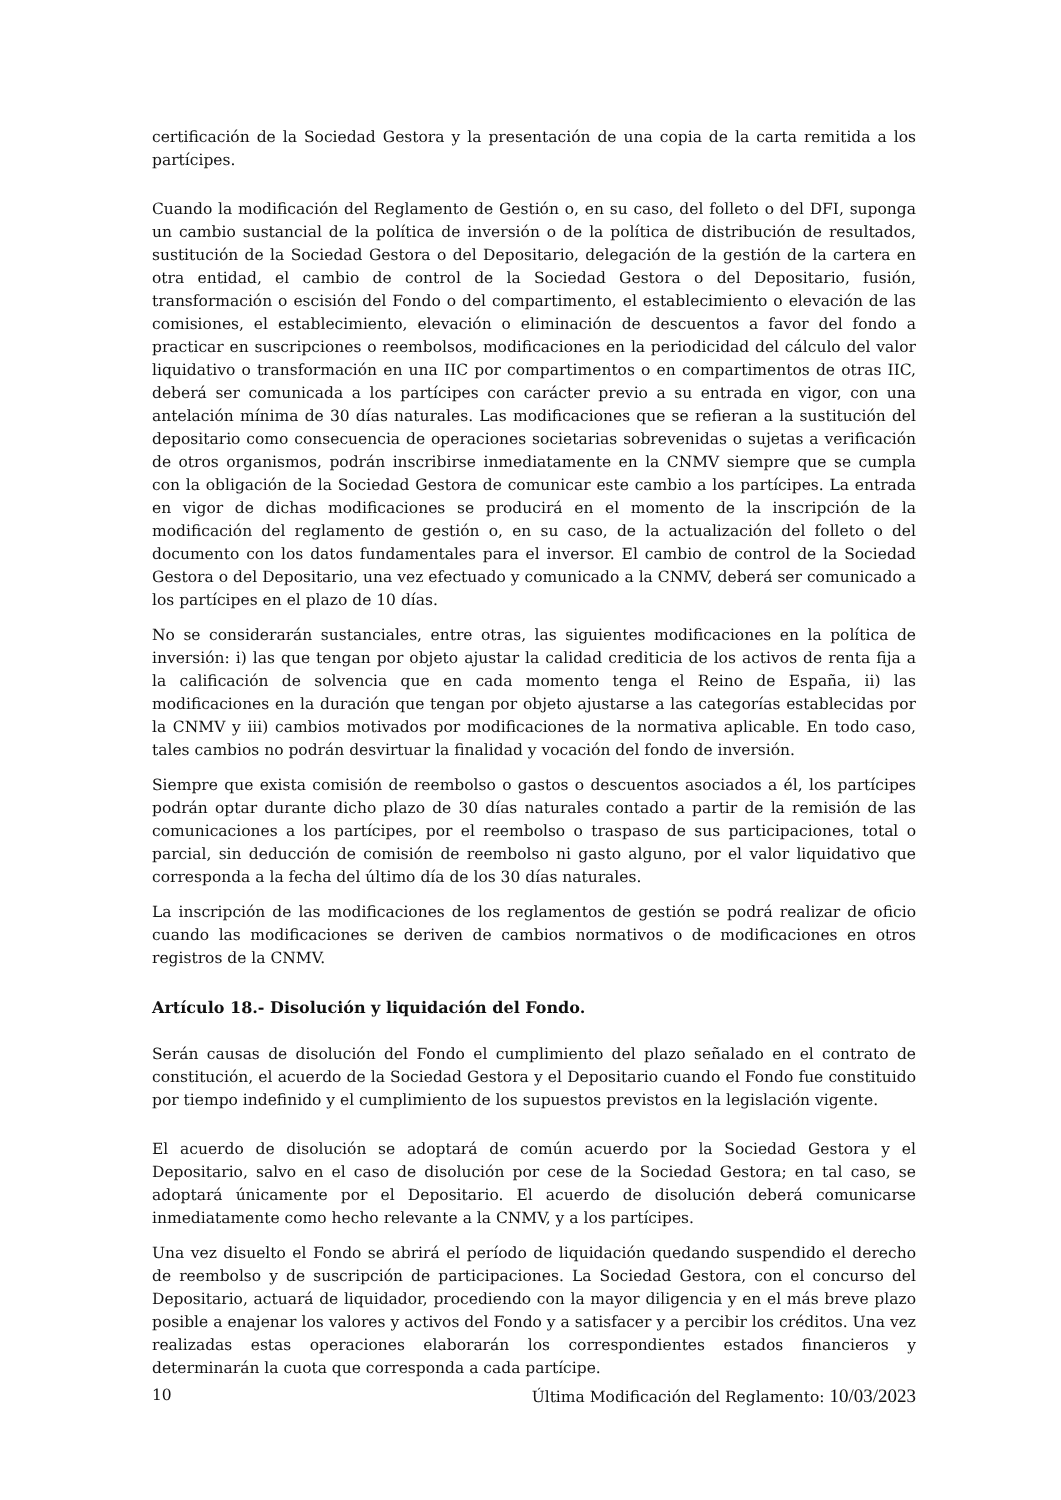certificación de la Sociedad Gestora y la presentación de una copia de la carta remitida a los partícipes.
Cuando la modificación del Reglamento de Gestión o, en su caso, del folleto o del DFI, suponga un cambio sustancial de la política de inversión o de la política de distribución de resultados, sustitución de la Sociedad Gestora o del Depositario, delegación de la gestión de la cartera en otra entidad, el cambio de control de la Sociedad Gestora o del Depositario, fusión, transformación o escisión del Fondo o del compartimento, el establecimiento o elevación de las comisiones, el establecimiento, elevación o eliminación de descuentos a favor del fondo a practicar en suscripciones o reembolsos, modificaciones en la periodicidad del cálculo del valor liquidativo o transformación en una IIC por compartimentos o en compartimentos de otras IIC, deberá ser comunicada a los partícipes con carácter previo a su entrada en vigor, con una antelación mínima de 30 días naturales. Las modificaciones que se refieran a la sustitución del depositario como consecuencia de operaciones societarias sobrevenidas o sujetas a verificación de otros organismos, podrán inscribirse inmediatamente en la CNMV siempre que se cumpla con la obligación de la Sociedad Gestora de comunicar este cambio a los partícipes. La entrada en vigor de dichas modificaciones se producirá en el momento de la inscripción de la modificación del reglamento de gestión o, en su caso, de la actualización del folleto o del documento con los datos fundamentales para el inversor. El cambio de control de la Sociedad Gestora o del Depositario, una vez efectuado y comunicado a la CNMV, deberá ser comunicado a los partícipes en el plazo de 10 días.
No se considerarán sustanciales, entre otras, las siguientes modificaciones en la política de inversión: i) las que tengan por objeto ajustar la calidad crediticia de los activos de renta fija a la calificación de solvencia que en cada momento tenga el Reino de España, ii) las modificaciones en la duración que tengan por objeto ajustarse a las categorías establecidas por la CNMV y iii) cambios motivados por modificaciones de la normativa aplicable. En todo caso, tales cambios no podrán desvirtuar la finalidad y vocación del fondo de inversión.
Siempre que exista comisión de reembolso o gastos o descuentos asociados a él, los partícipes podrán optar durante dicho plazo de 30 días naturales contado a partir de la remisión de las comunicaciones a los partícipes, por el reembolso o traspaso de sus participaciones, total o parcial, sin deducción de comisión de reembolso ni gasto alguno, por el valor liquidativo que corresponda a la fecha del último día de los 30 días naturales.
La inscripción de las modificaciones de los reglamentos de gestión se podrá realizar de oficio cuando las modificaciones se deriven de cambios normativos o de modificaciones en otros registros de la CNMV.
Artículo 18.- Disolución y liquidación del Fondo.
Serán causas de disolución del Fondo el cumplimiento del plazo señalado en el contrato de constitución, el acuerdo de la Sociedad Gestora y el Depositario cuando el Fondo fue constituido por tiempo indefinido y el cumplimiento de los supuestos previstos en la legislación vigente.
El acuerdo de disolución se adoptará de común acuerdo por la Sociedad Gestora y el Depositario, salvo en el caso de disolución por cese de la Sociedad Gestora; en tal caso, se adoptará únicamente por el Depositario. El acuerdo de disolución deberá comunicarse inmediatamente como hecho relevante a la CNMV, y a los partícipes.
Una vez disuelto el Fondo se abrirá el período de liquidación quedando suspendido el derecho de reembolso y de suscripción de participaciones. La Sociedad Gestora, con el concurso del Depositario, actuará de liquidador, procediendo con la mayor diligencia y en el más breve plazo posible a enajenar los valores y activos del Fondo y a satisfacer y a percibir los créditos. Una vez realizadas estas operaciones elaborarán los correspondientes estados financieros y determinarán la cuota que corresponda a cada partícipe.
10 Última Modificación del Reglamento: 10/03/2023